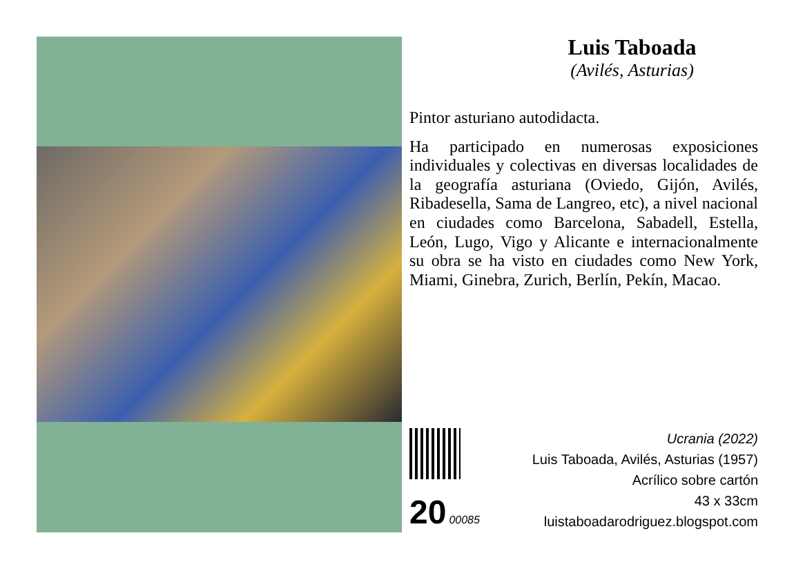Luis Taboada
(Avilés, Asturias)
Pintor asturiano autodidacta.
Ha participado en numerosas exposiciones individuales y colectivas en diversas localidades de la geografía asturiana (Oviedo, Gijón, Avilés, Ribadesella, Sama de Langreo, etc), a nivel nacional en ciudades como Barcelona, Sabadell, Estella, León, Lugo, Vigo y Alicante e internacionalmente su obra se ha visto en ciudades como New York, Miami, Ginebra, Zurich, Berlín, Pekín, Macao.
20 00085
Ucrania (2022)
Luis Taboada, Avilés, Asturias (1957)
Acrílico sobre cartón
43 x 33cm
luistaboadarodriguez.blogspot.com